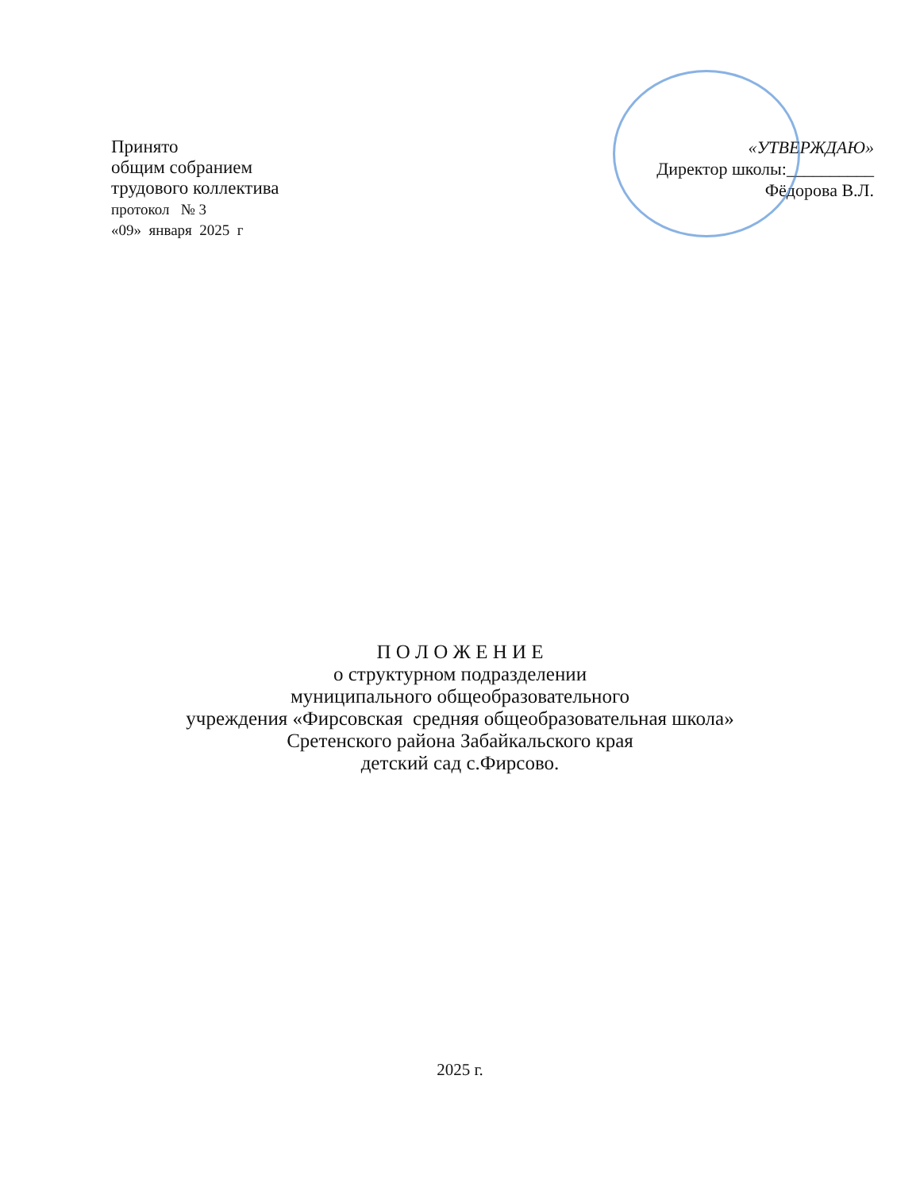Принято
общим собранием
трудового коллектива
протокол № 3
«09» января 2025 г
«УТВЕРЖДАЮ»
Директор школы:__________
Фёдорова В.Л.
П О Л О Ж Е Н И Е
о структурном подразделении
муниципального общеобразовательного
учреждения «Фирсовская средняя общеобразовательная школа»
Сретенского района Забайкальского края
детский сад с.Фирсово.
2025 г.